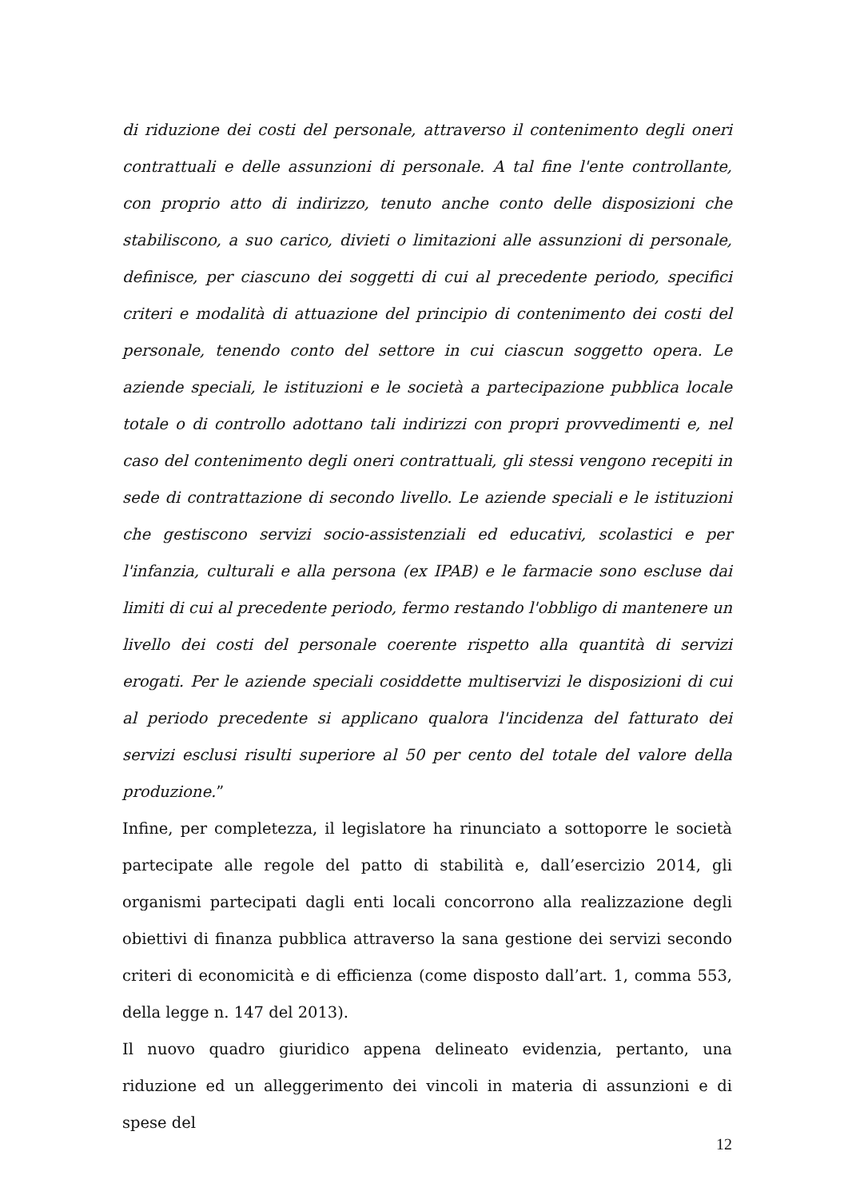di riduzione dei costi del personale, attraverso il contenimento degli oneri contrattuali e delle assunzioni di personale. A tal fine l'ente controllante, con proprio atto di indirizzo, tenuto anche conto delle disposizioni che stabiliscono, a suo carico, divieti o limitazioni alle assunzioni di personale, definisce, per ciascuno dei soggetti di cui al precedente periodo, specifici criteri e modalità di attuazione del principio di contenimento dei costi del personale, tenendo conto del settore in cui ciascun soggetto opera. Le aziende speciali, le istituzioni e le società a partecipazione pubblica locale totale o di controllo adottano tali indirizzi con propri provvedimenti e, nel caso del contenimento degli oneri contrattuali, gli stessi vengono recepiti in sede di contrattazione di secondo livello. Le aziende speciali e le istituzioni che gestiscono servizi socio-assistenziali ed educativi, scolastici e per l'infanzia, culturali e alla persona (ex IPAB) e le farmacie sono escluse dai limiti di cui al precedente periodo, fermo restando l'obbligo di mantenere un livello dei costi del personale coerente rispetto alla quantità di servizi erogati. Per le aziende speciali cosiddette multiservizi le disposizioni di cui al periodo precedente si applicano qualora l'incidenza del fatturato dei servizi esclusi risulti superiore al 50 per cento del totale del valore della produzione.”
Infine, per completezza, il legislatore ha rinunciato a sottoporre le società partecipate alle regole del patto di stabilità e, dall’esercizio 2014, gli organismi partecipati dagli enti locali concorrono alla realizzazione degli obiettivi di finanza pubblica attraverso la sana gestione dei servizi secondo criteri di economicità e di efficienza (come disposto dall’art. 1, comma 553, della legge n. 147 del 2013).
Il nuovo quadro giuridico appena delineato evidenzia, pertanto, una riduzione ed un alleggerimento dei vincoli in materia di assunzioni e di spese del
12